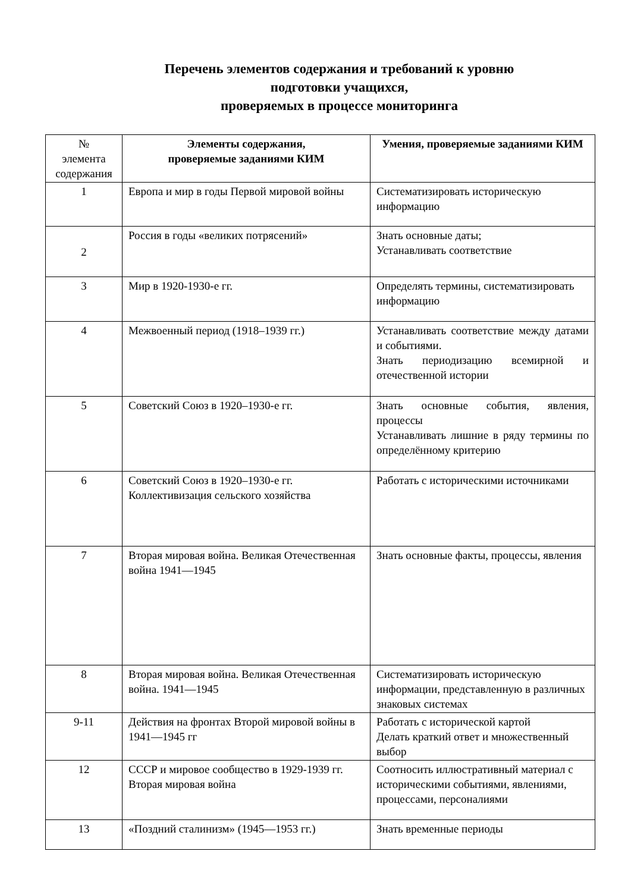Перечень элементов содержания и требований к уровню
подготовки учащихся,
проверяемых в процессе мониторинга
| № элемента содержания | Элементы содержания, проверяемые заданиями КИМ | Умения, проверяемые заданиями КИМ |
| 1 | Европа и мир в годы Первой мировой войны | Систематизировать историческую информацию |
| 2 | Россия в годы «великих потрясений» | Знать основные даты; Устанавливать соответствие |
| 3 | Мир в 1920-1930-е гг. | Определять термины, систематизировать информацию |
| 4 | Межвоенный период (1918–1939 гг.) | Устанавливать соответствие между датами и событиями. Знать периодизацию всемирной и отечественной истории |
| 5 | Советский Союз в 1920–1930-е гг. | Знать основные события, явления, процессы Устанавливать лишние в ряду термины по определённому критерию |
| 6 | Советский Союз в 1920–1930-е гг. Коллективизация сельского хозяйства | Работать с историческими источниками |
| 7 | Вторая мировая война. Великая Отечественная война 1941—1945 | Знать основные факты, процессы, явления |
| 8 | Вторая мировая война. Великая Отечественная война. 1941—1945 | Систематизировать историческую информации, представленную в различных знаковых системах |
| 9-11 | Действия на фронтах Второй мировой войны в 1941—1945 гг | Работать с исторической картой Делать краткий ответ и множественный выбор |
| 12 | СССР и мировое сообщество в 1929-1939 гг. Вторая мировая война | Соотносить иллюстративный материал с историческими событиями, явлениями, процессами, персоналиями |
| 13 | «Поздний сталинизм» (1945—1953 гг.) | Знать временные периоды |